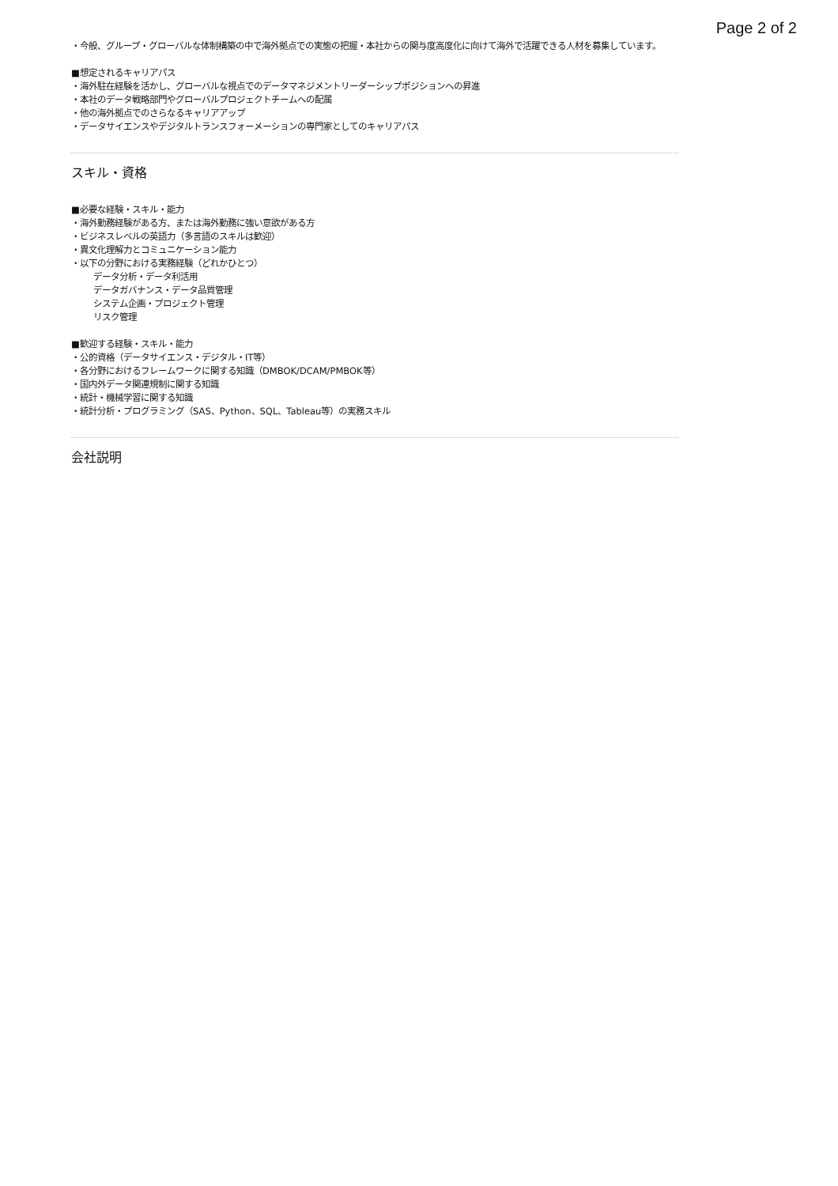Page 2 of 2
・今般、グループ・グローバルな体制構築の中で海外拠点での実態の把握・本社からの関与度高度化に向けて海外で活躍できる人材を募集しています。
■想定されるキャリアパス
・海外駐在経験を活かし、グローバルな視点でのデータマネジメントリーダーシップポジションへの昇進
・本社のデータ戦略部門やグローバルプロジェクトチームへの配属
・他の海外拠点でのさらなるキャリアアップ
・データサイエンスやデジタルトランスフォーメーションの専門家としてのキャリアパス
スキル・資格
■必要な経験・スキル・能力
・海外勤務経験がある方、または海外勤務に強い意欲がある方
・ビジネスレベルの英語力（多言語のスキルは歓迎）
・異文化理解力とコミュニケーション能力
・以下の分野における実務経験（どれかひとつ）
データ分析・データ利活用
データガバナンス・データ品質管理
システム企画・プロジェクト管理
リスク管理
■歓迎する経験・スキル・能力
・公的資格（データサイエンス・デジタル・IT等）
・各分野におけるフレームワークに関する知識（DMBOK/DCAM/PMBOK等）
・国内外データ関連規制に関する知識
・統計・機械学習に関する知識
・統計分析・プログラミング（SAS、Python、SQL、Tableau等）の実務スキル
会社説明